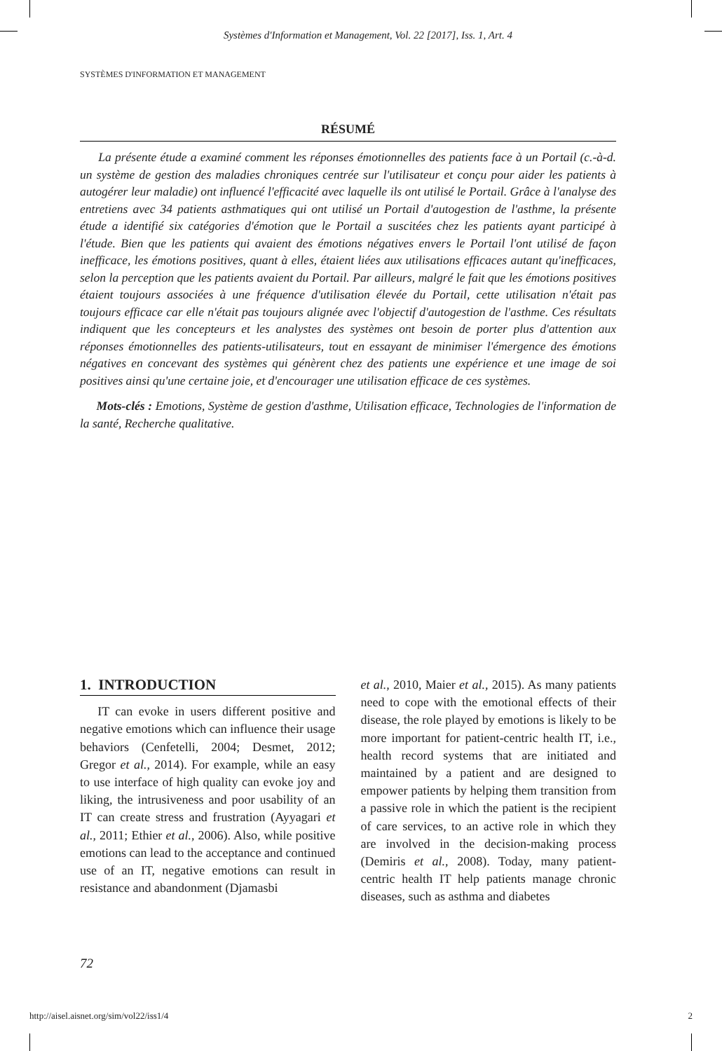Systèmes d'Information et Management, Vol. 22 [2017], Iss. 1, Art. 4
SYSTÈMES D'INFORMATION ET MANAGEMENT
RÉSUMÉ
La présente étude a examiné comment les réponses émotionnelles des patients face à un Portail (c.-à-d. un système de gestion des maladies chroniques centrée sur l'utilisateur et conçu pour aider les patients à autogérer leur maladie) ont influencé l'efficacité avec laquelle ils ont utilisé le Portail. Grâce à l'analyse des entretiens avec 34 patients asthmatiques qui ont utilisé un Portail d'autogestion de l'asthme, la présente étude a identifié six catégories d'émotion que le Portail a suscitées chez les patients ayant participé à l'étude. Bien que les patients qui avaient des émotions négatives envers le Portail l'ont utilisé de façon inefficace, les émotions positives, quant à elles, étaient liées aux utilisations efficaces autant qu'inefficaces, selon la perception que les patients avaient du Portail. Par ailleurs, malgré le fait que les émotions positives étaient toujours associées à une fréquence d'utilisation élevée du Portail, cette utilisation n'était pas toujours efficace car elle n'était pas toujours alignée avec l'objectif d'autogestion de l'asthme. Ces résultats indiquent que les concepteurs et les analystes des systèmes ont besoin de porter plus d'attention aux réponses émotionnelles des patients-utilisateurs, tout en essayant de minimiser l'émergence des émotions négatives en concevant des systèmes qui génèrent chez des patients une expérience et une image de soi positives ainsi qu'une certaine joie, et d'encourager une utilisation efficace de ces systèmes.
Mots-clés : Emotions, Système de gestion d'asthme, Utilisation efficace, Technologies de l'information de la santé, Recherche qualitative.
1. INTRODUCTION
IT can evoke in users different positive and negative emotions which can influence their usage behaviors (Cenfetelli, 2004; Desmet, 2012; Gregor et al., 2014). For example, while an easy to use interface of high quality can evoke joy and liking, the intrusiveness and poor usability of an IT can create stress and frustration (Ayyagari et al., 2011; Ethier et al., 2006). Also, while positive emotions can lead to the acceptance and continued use of an IT, negative emotions can result in resistance and abandonment (Djamasbi
et al., 2010, Maier et al., 2015). As many patients need to cope with the emotional effects of their disease, the role played by emotions is likely to be more important for patient-centric health IT, i.e., health record systems that are initiated and maintained by a patient and are designed to empower patients by helping them transition from a passive role in which the patient is the recipient of care services, to an active role in which they are involved in the decision-making process (Demiris et al., 2008). Today, many patient-centric health IT help patients manage chronic diseases, such as asthma and diabetes
72
http://aisel.aisnet.org/sim/vol22/iss1/4 2